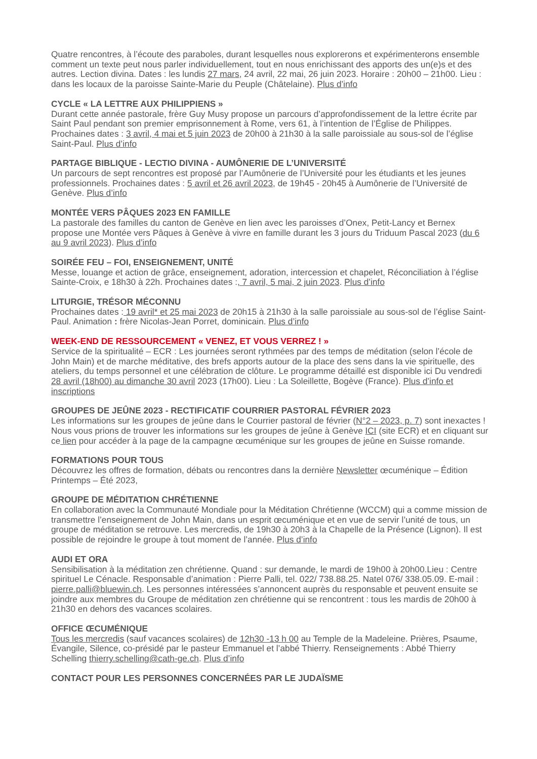Quatre rencontres, à l’écoute des paraboles, durant lesquelles nous explorerons et expérimenterons ensemble comment un texte peut nous parler individuellement, tout en nous enrichissant des apports des un(e)s et des autres. Lection divina. Dates : les lundis 27 mars, 24 avril, 22 mai, 26 juin 2023. Horaire : 20h00 – 21h00. Lieu : dans les locaux de la paroisse Sainte-Marie du Peuple (Châtelaine). Plus d’info
CYCLE « LA LETTRE AUX PHILIPPIENS »
Durant cette année pastorale, frère Guy Musy propose un parcours d’approfondissement de la lettre écrite par Saint Paul pendant son premier emprisonnement à Rome, vers 61, à l’intention de l’Église de Philippes. Prochaines dates : 3 avril, 4 mai et 5 juin 2023 de 20h00 à 21h30 à la salle paroissiale au sous-sol de l’église Saint-Paul. Plus d’info
PARTAGE BIBLIQUE - LECTIO DIVINA - AUMÔNERIE DE L’UNIVERSITÉ
Un parcours de sept rencontres est proposé par l’Aumônerie de l’Université pour les étudiants et les jeunes professionnels. Prochaines dates : 5 avril et 26 avril 2023, de 19h45 - 20h45 à Aumônerie de l’Université de Genève. Plus d’info
MONTÉE VERS PÂQUES 2023 EN FAMILLE
La pastorale des familles du canton de Genève en lien avec les paroisses d’Onex, Petit-Lancy et Bernex propose une Montée vers Pâques à Genève à vivre en famille durant les 3 jours du Triduum Pascal 2023 (du 6 au 9 avril 2023). Plus d’info
SOIRÉE FEU – FOI, ENSEIGNEMENT, UNITÉ
Messe, louange et action de grâce, enseignement, adoration, intercession et chapelet, Réconciliation à l’église Sainte-Croix, e 18h30 à 22h. Prochaines dates :, 7 avril, 5 mai, 2 juin 2023. Plus d’info
LITURGIE, TRÉSOR MÉCONNU
Prochaines dates : 19 avril* et 25 mai 2023 de 20h15 à 21h30 à la salle paroissiale au sous-sol de l’église Saint-Paul. Animation : frère Nicolas-Jean Porret, dominicain. Plus d’info
WEEK-END DE RESSOURCEMENT « VENEZ, ET VOUS VERREZ ! »
Service de la spiritualité – ECR : Les journées seront rythmées par des temps de méditation (selon l’école de John Main) et de marche méditative, des brefs apports autour de la place des sens dans la vie spirituelle, des ateliers, du temps personnel et une célébration de clôture. Le programme détaillé est disponible ici Du vendredi 28 avril (18h00) au dimanche 30 avril 2023 (17h00). Lieu : La Soleillette, Bogève (France). Plus d’info et inscriptions
GROUPES DE JEÛNE 2023 - RECTIFICATIF COURRIER PASTORAL FÉVRIER 2023
Les informations sur les groupes de jeûne dans le Courrier pastoral de février (N°2 – 2023, p. 7) sont inexactes ! Nous vous prions de trouver les informations sur les groupes de jeûne à Genève ICI (site ECR) et en cliquant sur ce lien pour accéder à la page de la campagne œcuménique sur les groupes de jeûne en Suisse romande.
FORMATIONS POUR TOUS
Découvrez les offres de formation, débats ou rencontres dans la dernière Newsletter œcuménique – Édition Printemps – Été 2023,
GROUPE DE MÉDITATION CHRÉTIENNE
En collaboration avec la Communauté Mondiale pour la Méditation Chrétienne (WCCM) qui a comme mission de transmettre l’enseignement de John Main, dans un esprit œcuménique et en vue de servir l’unité de tous, un groupe de méditation se retrouve. Les mercredis, de 19h30 à 20h3 à la Chapelle de la Présence (Lignon). Il est possible de rejoindre le groupe à tout moment de l’année. Plus d’info
AUDI ET ORA
Sensibilisation à la méditation zen chrétienne. Quand : sur demande, le mardi de 19h00 à 20h00.Lieu : Centre spirituel Le Cénacle. Responsable d’animation : Pierre Palli, tel. 022/ 738.88.25. Natel 076/ 338.05.09. E-mail : pierre.palli@bluewin.ch. Les personnes intéressées s’annoncent auprès du responsable et peuvent ensuite se joindre aux membres du Groupe de méditation zen chrétienne qui se rencontrent : tous les mardis de 20h00 à 21h30 en dehors des vacances scolaires.
OFFICE ŒCUMÉNIQUE
Tous les mercredis (sauf vacances scolaires) de 12h30 -13 h 00 au Temple de la Madeleine. Prières, Psaume, Évangile, Silence, co-présidé par le pasteur Emmanuel et l’abbé Thierry. Renseignements : Abbé Thierry Schelling thierry.schelling@cath-ge.ch. Plus d’info
CONTACT POUR LES PERSONNES CONCERNÉES PAR LE JUDAÏSME